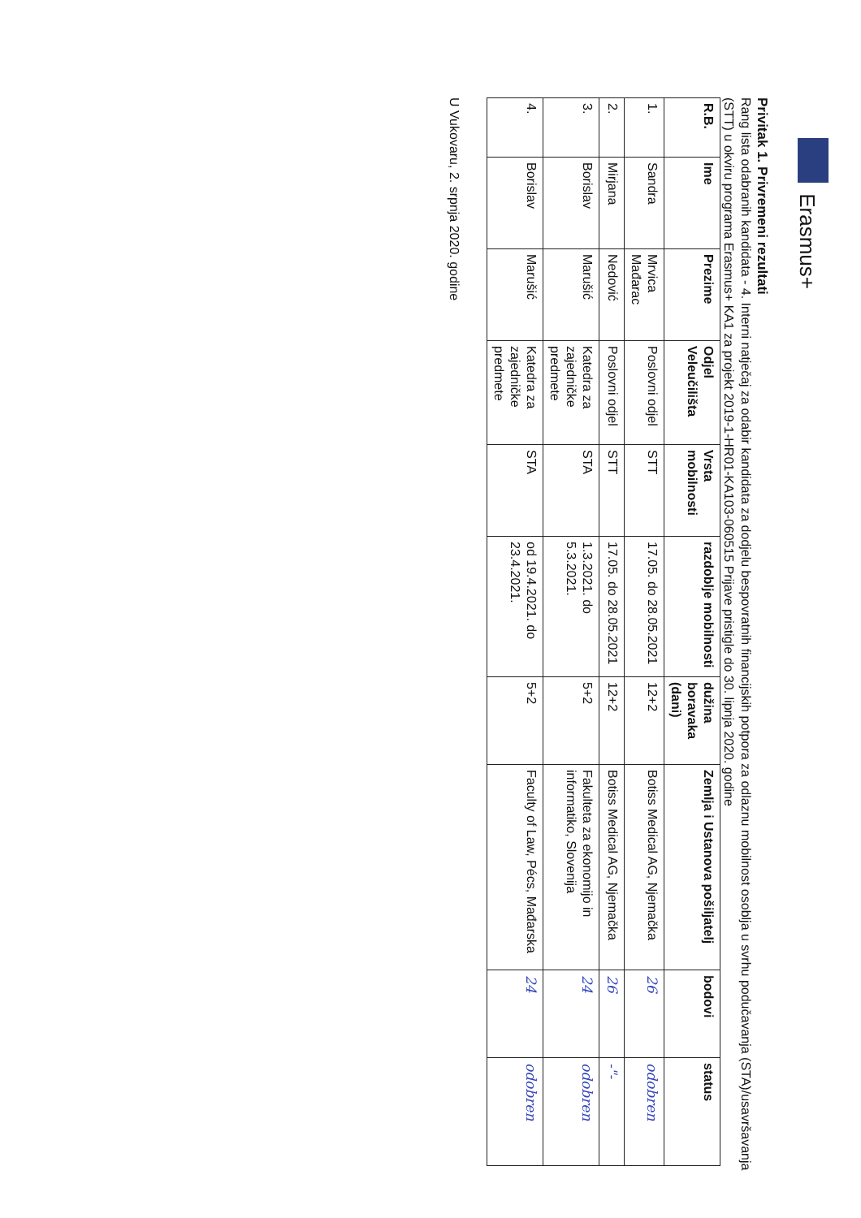Erasmus+
Privitak 1. Privremeni rezultati
Rang lista odabranih kandidata - 4. Interni natječaj za odabir kandidata za dodjelu bespovratnih financijskih potpora za odlaznu mobilnost osoblja u svrhu podučavanja (STA)/usavršavanja (STT) u okviru programa Erasmus+ KA1 za projekt 2019-1-HR01-KA103-060515 Prijave pristigle do 30. lipnja 2020. godine
| R.B. | Ime | Prezime | Odjel Veleučilišta | Vrsta mobilnosti | razdoblje mobilnosti | dužina boravaka (dani) | Zemlja i Ustanova pošiljatelj | bodovi | status |
| --- | --- | --- | --- | --- | --- | --- | --- | --- | --- |
| 1. | Sandra | Mrvica Mađarac | Poslovni odjel | STT | 17.05. do 28.05.2021 | 12+2 | Botiss Medical AG, Njemačka | 26 | odobren |
| 2. | Mirjana | Nedović | Poslovni odjel | STT | 17.05. do 28.05.2021 | 12+2 | Botiss Medical AG, Njemačka | 26 | -"- |
| 3. | Borislav | Marušić | Katedra za zajedničke predmete | STA | 1.3.2021. do 5.3.2021. | 5+2 | Fakulteta za ekonomijo in informatiko, Slovenija | 24 | odobren |
| 4. | Borislav | Marušić | Katedra za zajedničke predmete | STA | od 19.4.2021. do 23.4.2021. | 5+2 | Faculty of Law, Pécs, Mađarska | 24 | odobren |
U Vukovaru, 2. srpnja 2020. godine